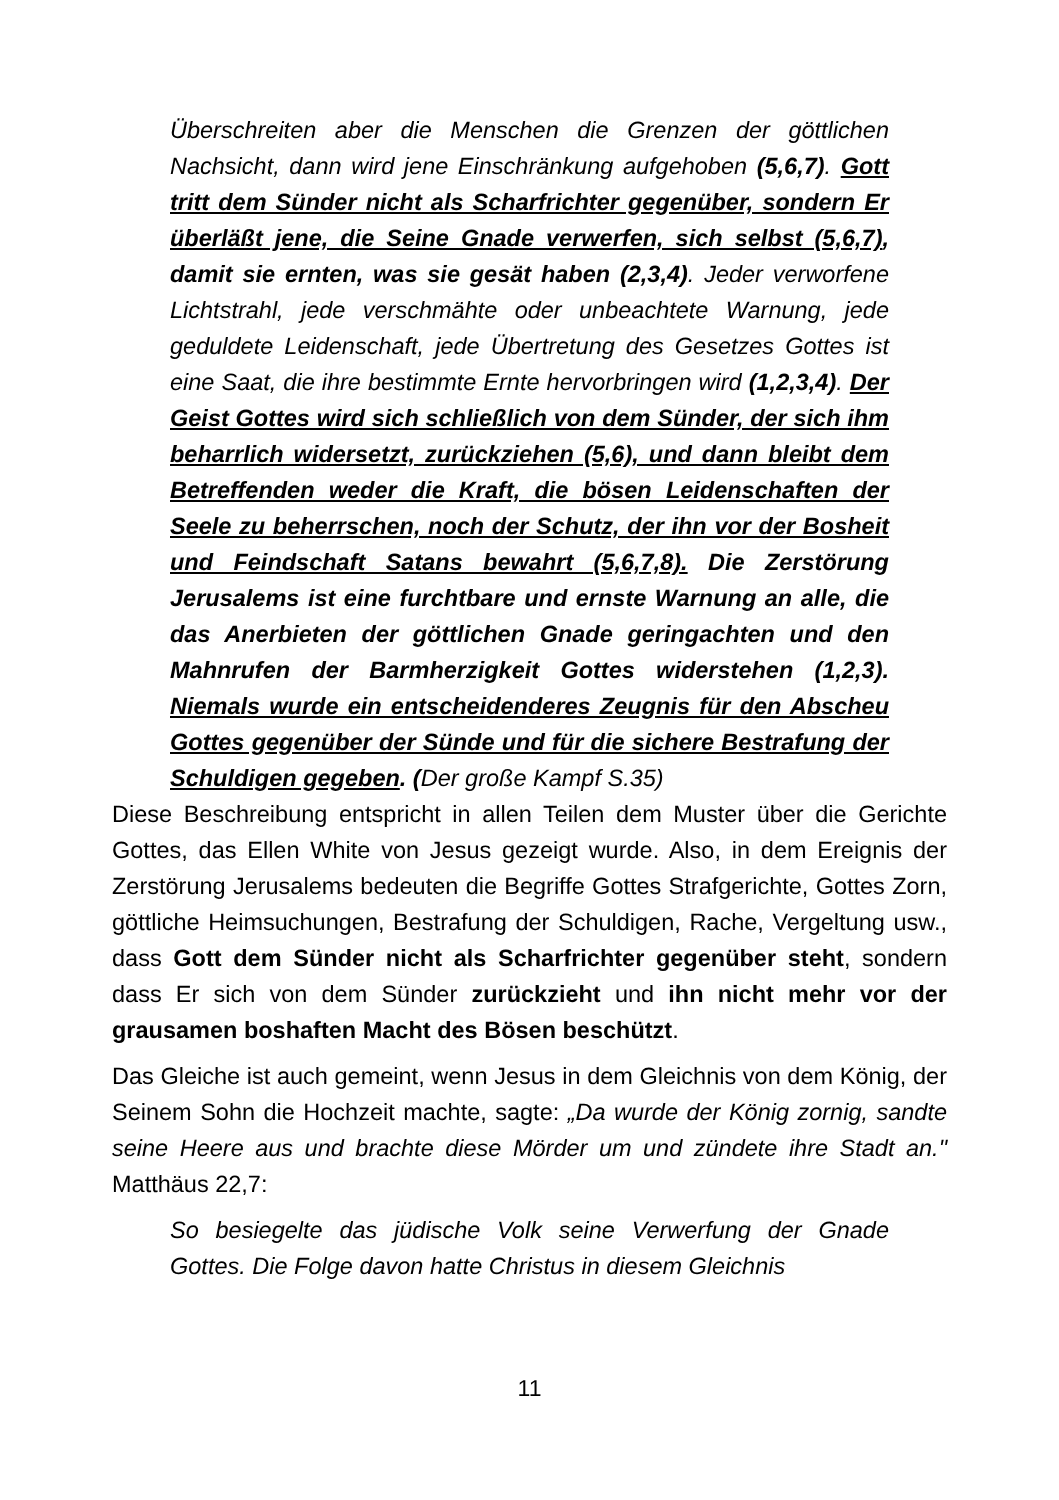Überschreiten aber die Menschen die Grenzen der göttlichen Nachsicht, dann wird jene Einschränkung aufgehoben (5,6,7). Gott tritt dem Sünder nicht als Scharfrichter gegenüber, sondern Er überläßt jene, die Seine Gnade verwerfen, sich selbst (5,6,7), damit sie ernten, was sie gesät haben (2,3,4). Jeder verworfene Lichtstrahl, jede verschmähte oder unbeachtete Warnung, jede geduldete Leidenschaft, jede Übertretung des Gesetzes Gottes ist eine Saat, die ihre bestimmte Ernte hervorbringen wird (1,2,3,4). Der Geist Gottes wird sich schließlich von dem Sünder, der sich ihm beharrlich widersetzt, zurückziehen (5,6), und dann bleibt dem Betreffenden weder die Kraft, die bösen Leidenschaften der Seele zu beherrschen, noch der Schutz, der ihn vor der Bosheit und Feindschaft Satans bewahrt (5,6,7,8). Die Zerstörung Jerusalems ist eine furchtbare und ernste Warnung an alle, die das Anerbieten der göttlichen Gnade geringachten und den Mahnrufen der Barmherzigkeit Gottes widerstehen (1,2,3). Niemals wurde ein entscheidenderes Zeugnis für den Abscheu Gottes gegenüber der Sünde und für die sichere Bestrafung der Schuldigen gegeben. (Der große Kampf S.35)
Diese Beschreibung entspricht in allen Teilen dem Muster über die Gerichte Gottes, das Ellen White von Jesus gezeigt wurde. Also, in dem Ereignis der Zerstörung Jerusalems bedeuten die Begriffe Gottes Strafgerichte, Gottes Zorn, göttliche Heimsuchungen, Bestrafung der Schuldigen, Rache, Vergeltung usw., dass Gott dem Sünder nicht als Scharfrichter gegenüber steht, sondern dass Er sich von dem Sünder zurückzieht und ihn nicht mehr vor der grausamen boshaften Macht des Bösen beschützt.
Das Gleiche ist auch gemeint, wenn Jesus in dem Gleichnis von dem König, der Seinem Sohn die Hochzeit machte, sagte: „Da wurde der König zornig, sandte seine Heere aus und brachte diese Mörder um und zündete ihre Stadt an." Matthäus 22,7:
So besiegelte das jüdische Volk seine Verwerfung der Gnade Gottes. Die Folge davon hatte Christus in diesem Gleichnis
11